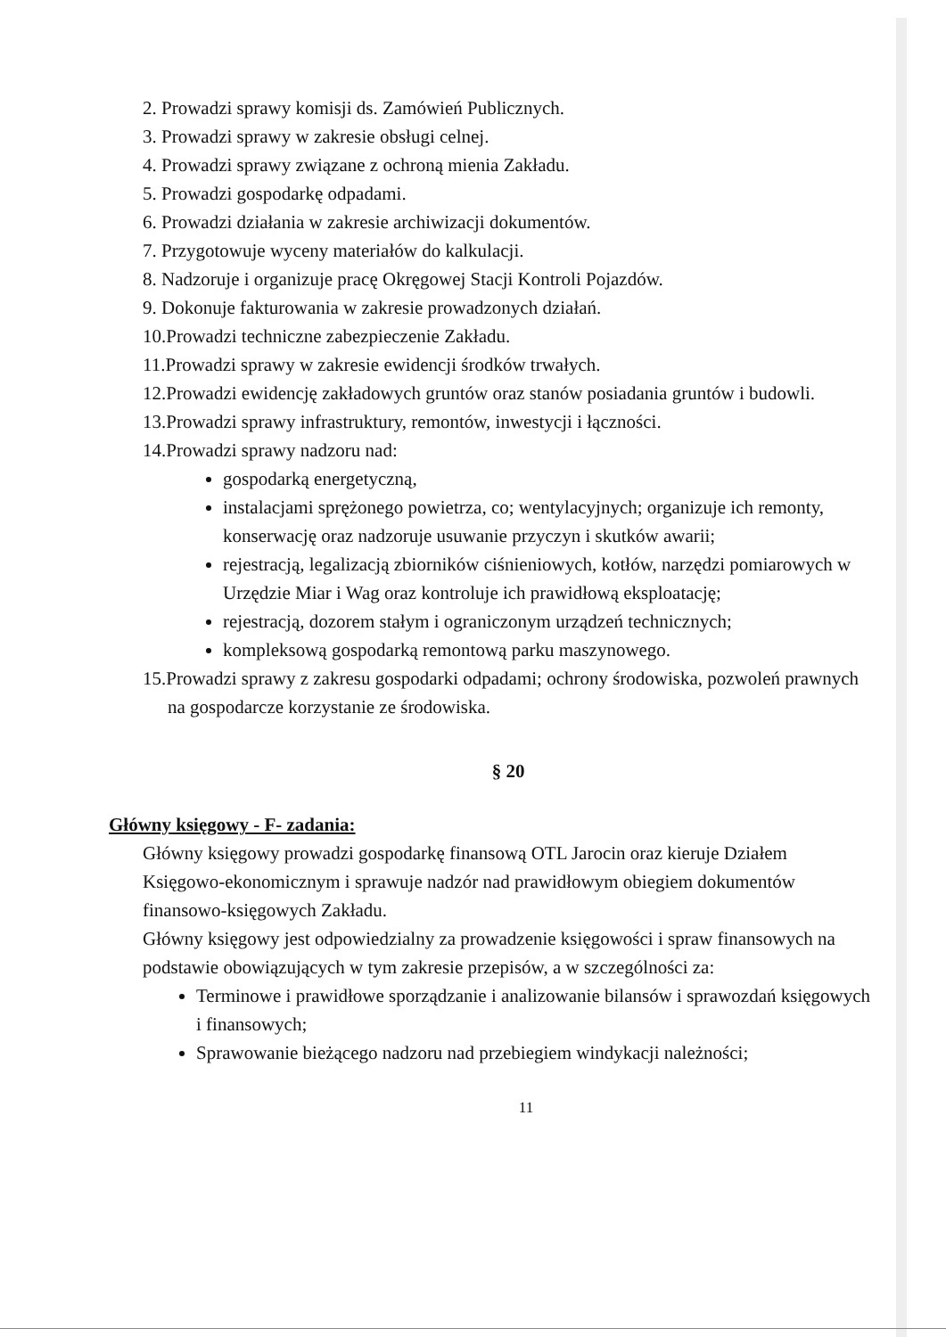2. Prowadzi sprawy komisji ds. Zamówień Publicznych.
3. Prowadzi sprawy w zakresie obsługi celnej.
4. Prowadzi sprawy związane z ochroną mienia Zakładu.
5. Prowadzi gospodarkę odpadami.
6. Prowadzi działania w zakresie archiwizacji dokumentów.
7. Przygotowuje wyceny materiałów do kalkulacji.
8. Nadzoruje i organizuje pracę Okręgowej Stacji Kontroli Pojazdów.
9. Dokonuje fakturowania w zakresie prowadzonych działań.
10.Prowadzi techniczne zabezpieczenie Zakładu.
11.Prowadzi sprawy w zakresie ewidencji środków trwałych.
12.Prowadzi ewidencję zakładowych gruntów oraz stanów posiadania gruntów i budowli.
13.Prowadzi sprawy infrastruktury, remontów, inwestycji i łączności.
14.Prowadzi sprawy nadzoru nad:
gospodarką energetyczną,
instalacjami sprężonego powietrza, co; wentylacyjnych; organizuje ich remonty, konserwację oraz nadzoruje usuwanie przyczyn i skutków awarii;
rejestracją, legalizacją zbiorników ciśnieniowych, kotłów, narzędzi pomiarowych w Urzędzie Miar i Wag oraz kontroluje ich prawidłową eksploatację;
rejestracją, dozorem stałym i ograniczonym urządzeń technicznych;
kompleksową gospodarką remontową parku maszynowego.
15.Prowadzi sprawy z zakresu gospodarki odpadami; ochrony środowiska, pozwoleń prawnych na gospodarcze korzystanie ze środowiska.
§ 20
Główny księgowy - F- zadania:
Główny księgowy prowadzi gospodarkę finansową OTL Jarocin oraz kieruje Działem Księgowo-ekonomicznym i sprawuje nadzór nad prawidłowym obiegiem dokumentów finansowo-księgowych Zakładu.
Główny księgowy jest odpowiedzialny za prowadzenie księgowości i spraw finansowych na podstawie obowiązujących w tym zakresie przepisów, a w szczególności za:
Terminowe i prawidłowe sporządzanie i analizowanie bilansów i sprawozdań księgowych i finansowych;
Sprawowanie bieżącego nadzoru nad przebiegiem windykacji należności;
11